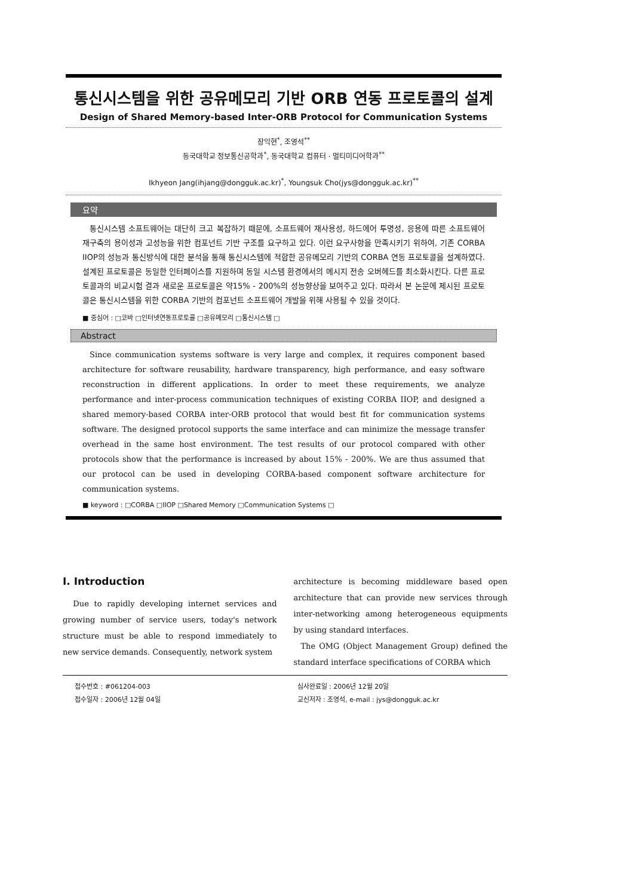통신시스템을 위한 공유메모리 기반 ORB 연동 프로토콜의 설계
Design of Shared Memory-based Inter-ORB Protocol for Communication Systems
장익현<sup>*</sup>, 조영석<sup>**</sup>
동국대학교 정보통신공학과<sup>*</sup>, 동국대학교 컴퓨터 · 멀티미디어학과<sup>**</sup>
Ikhyeon Jang(ihjang@dongguk.ac.kr)<sup>*</sup>, Youngsuk Cho(jys@dongguk.ac.kr)<sup>**</sup>
요약
통신시스템 소프트웨어는 대단히 크고 복잡하기 때문에, 소프트웨어 재사용성, 하드에어 투명성, 응용에 따른 소프트웨어 재구축의 용이성과 고성능을 위한 컴포넌트 기반 구조를 요구하고 있다. 이런 요구사항을 만족시키기 위하여, 기존 CORBA IIOP의 성능과 통신방식에 대한 분석을 통해 통신시스템에 적합한 공유메모리 기반의 CORBA 연동 프로토콜을 설계하였다. 설계된 프로토콜은 동일한 인터페이스를 지원하며 동일 시스템 환경에서의 메시지 전송 오버헤드를 최소화시킨다. 다른 프로토콜과의 비교시험 결과 새로운 프로토콜은 약15% - 200%의 성능향상을 보여주고 있다. 따라서 본 논문에 제시된 프로토콜은 통신시스템을 위한 CORBA 기반의 컴포넌트 소프트웨어 개발을 위해 사용될 수 있을 것이다.
■ 중심어 : □코바 □인터넷연동프로토콜 □공유메모리 □통신시스템 □
Abstract
Since communication systems software is very large and complex, it requires component based architecture for software reusability, hardware transparency, high performance, and easy software reconstruction in different applications. In order to meet these requirements, we analyze performance and inter-process communication techniques of existing CORBA IIOP, and designed a shared memory-based CORBA inter-ORB protocol that would best fit for communication systems software. The designed protocol supports the same interface and can minimize the message transfer overhead in the same host environment. The test results of our protocol compared with other protocols show that the performance is increased by about 15% - 200%. We are thus assumed that our protocol can be used in developing CORBA-based component software architecture for communication systems.
■ keyword : □CORBA □IIOP □Shared Memory □Communication Systems □
I. Introduction
Due to rapidly developing internet services and growing number of service users, today's network structure must be able to respond immediately to new service demands. Consequently, network system
architecture is becoming middleware based open architecture that can provide new services through inter-networking among heterogeneous equipments by using standard interfaces.
The OMG (Object Management Group) defined the standard interface specifications of CORBA which
접수번호 : #061204-003
접수일자 : 2006년 12월 04일
심사완료일 : 2006년 12월 20일
교신저자 : 조영석, e-mail : jys@dongguk.ac.kr